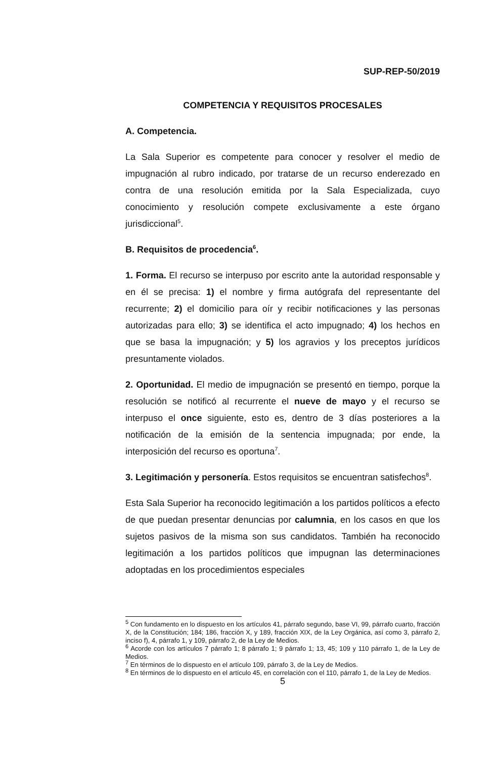SUP-REP-50/2019
COMPETENCIA Y REQUISITOS PROCESALES
A. Competencia.
La Sala Superior es competente para conocer y resolver el medio de impugnación al rubro indicado, por tratarse de un recurso enderezado en contra de una resolución emitida por la Sala Especializada, cuyo conocimiento y resolución compete exclusivamente a este órgano jurisdiccional<sup>5</sup>.
B. Requisitos de procedencia<sup>6</sup>.
1. Forma. El recurso se interpuso por escrito ante la autoridad responsable y en él se precisa: 1) el nombre y firma autógrafa del representante del recurrente; 2) el domicilio para oír y recibir notificaciones y las personas autorizadas para ello; 3) se identifica el acto impugnado; 4) los hechos en que se basa la impugnación; y 5) los agravios y los preceptos jurídicos presuntamente violados.
2. Oportunidad. El medio de impugnación se presentó en tiempo, porque la resolución se notificó al recurrente el nueve de mayo y el recurso se interpuso el once siguiente, esto es, dentro de 3 días posteriores a la notificación de la emisión de la sentencia impugnada; por ende, la interposición del recurso es oportuna<sup>7</sup>.
3. Legitimación y personería. Estos requisitos se encuentran satisfechos<sup>8</sup>.
Esta Sala Superior ha reconocido legitimación a los partidos políticos a efecto de que puedan presentar denuncias por calumnia, en los casos en que los sujetos pasivos de la misma son sus candidatos. También ha reconocido legitimación a los partidos políticos que impugnan las determinaciones adoptadas en los procedimientos especiales
<sup>5</sup> Con fundamento en lo dispuesto en los artículos 41, párrafo segundo, base VI, 99, párrafo cuarto, fracción X, de la Constitución; 184; 186, fracción X, y 189, fracción XIX, de la Ley Orgánica, así como 3, párrafo 2, inciso f), 4, párrafo 1, y 109, párrafo 2, de la Ley de Medios.
<sup>6</sup> Acorde con los artículos 7 párrafo 1; 8 párrafo 1; 9 párrafo 1; 13, 45; 109 y 110 párrafo 1, de la Ley de Medios.
<sup>7</sup> En términos de lo dispuesto en el artículo 109, párrafo 3, de la Ley de Medios.
<sup>8</sup> En términos de lo dispuesto en el artículo 45, en correlación con el 110, párrafo 1, de la Ley de Medios.
5